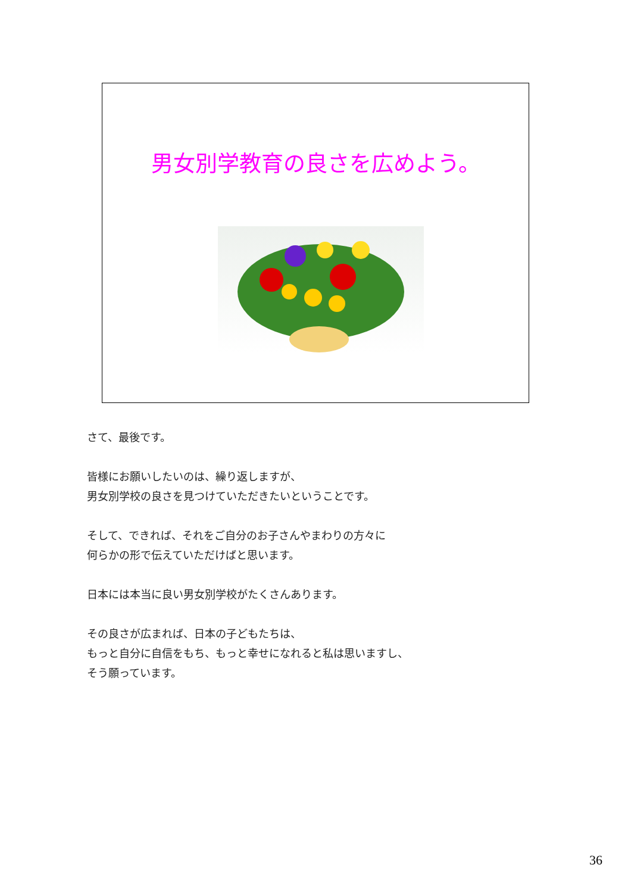男女別学教育の良さを広めよう。
さて、最後です。
皆様にお願いしたいのは、繰り返しますが、
男女別学校の良さを見つけていただきたいということです。
そして、できれば、それをご自分のお子さんやまわりの方々に
何らかの形で伝えていただけばと思います。
日本には本当に良い男女別学校がたくさんあります。
その良さが広まれば、日本の子どもたちは、
もっと自分に自信をもち、もっと幸せになれると私は思いますし、
そう願っています。
36